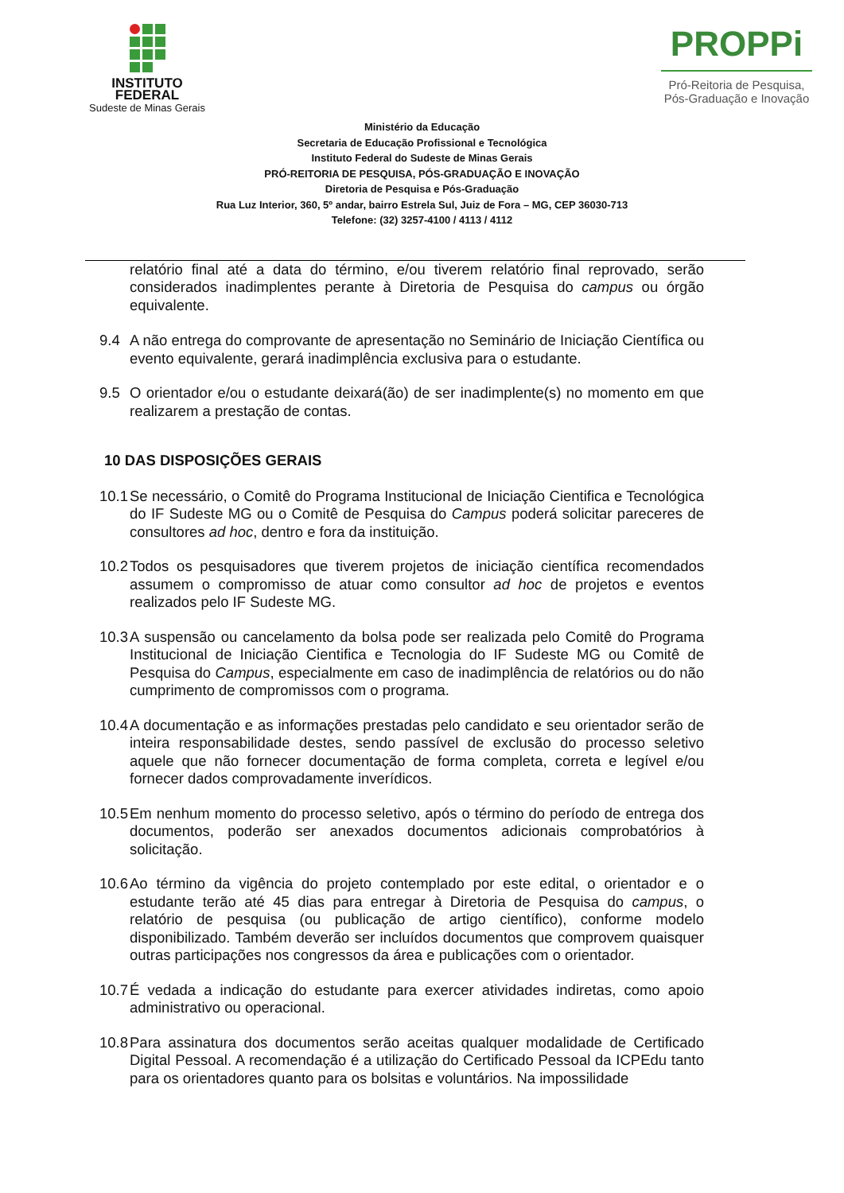INSTITUTO
FEDERAL
Sudeste de Minas Gerais
PROPPi
Pró-Reitoria de Pesquisa,
Pós-Graduação e Inovação
Ministério da Educação
Secretaria de Educação Profissional e Tecnológica
Instituto Federal do Sudeste de Minas Gerais
PRÓ-REITORIA DE PESQUISA, PÓS-GRADUAÇÃO E INOVAÇÃO
Diretoria de Pesquisa e Pós-Graduação
Rua Luz Interior, 360, 5º andar, bairro Estrela Sul, Juiz de Fora – MG, CEP 36030-713
Telefone: (32) 3257-4100 / 4113 / 4112
relatório final até a data do término, e/ou tiverem relatório final reprovado, serão considerados inadimplentes perante à Diretoria de Pesquisa do campus ou órgão equivalente.
9.4 A não entrega do comprovante de apresentação no Seminário de Iniciação Científica ou evento equivalente, gerará inadimplência exclusiva para o estudante.
9.5 O orientador e/ou o estudante deixará(ão) de ser inadimplente(s) no momento em que realizarem a prestação de contas.
10 DAS DISPOSIÇÕES GERAIS
10.1
Se necessário, o Comitê do Programa Institucional de Iniciação Cientifica e Tecnológica do IF Sudeste MG ou o Comitê de Pesquisa do Campus poderá solicitar pareceres de consultores ad hoc, dentro e fora da instituição.
10.2
Todos os pesquisadores que tiverem projetos de iniciação científica recomendados assumem o compromisso de atuar como consultor ad hoc de projetos e eventos realizados pelo IF Sudeste MG.
10.3
A suspensão ou cancelamento da bolsa pode ser realizada pelo Comitê do Programa Institucional de Iniciação Cientifica e Tecnologia do IF Sudeste MG ou Comitê de Pesquisa do Campus, especialmente em caso de inadimplência de relatórios ou do não cumprimento de compromissos com o programa.
10.4
A documentação e as informações prestadas pelo candidato e seu orientador serão de inteira responsabilidade destes, sendo passível de exclusão do processo seletivo aquele que não fornecer documentação de forma completa, correta e legível e/ou fornecer dados comprovadamente inverídicos.
10.5
Em nenhum momento do processo seletivo, após o término do período de entrega dos documentos, poderão ser anexados documentos adicionais comprobatórios à solicitação.
10.6
Ao término da vigência do projeto contemplado por este edital, o orientador e o estudante terão até 45 dias para entregar à Diretoria de Pesquisa do campus, o relatório de pesquisa (ou publicação de artigo científico), conforme modelo disponibilizado. Também deverão ser incluídos documentos que comprovem quaisquer outras participações nos congressos da área e publicações com o orientador.
10.7
É vedada a indicação do estudante para exercer atividades indiretas, como apoio administrativo ou operacional.
10.8
Para assinatura dos documentos serão aceitas qualquer modalidade de Certificado Digital Pessoal. A recomendação é a utilização do Certificado Pessoal da ICPEdu tanto para os orientadores quanto para os bolsitas e voluntários. Na impossilidade